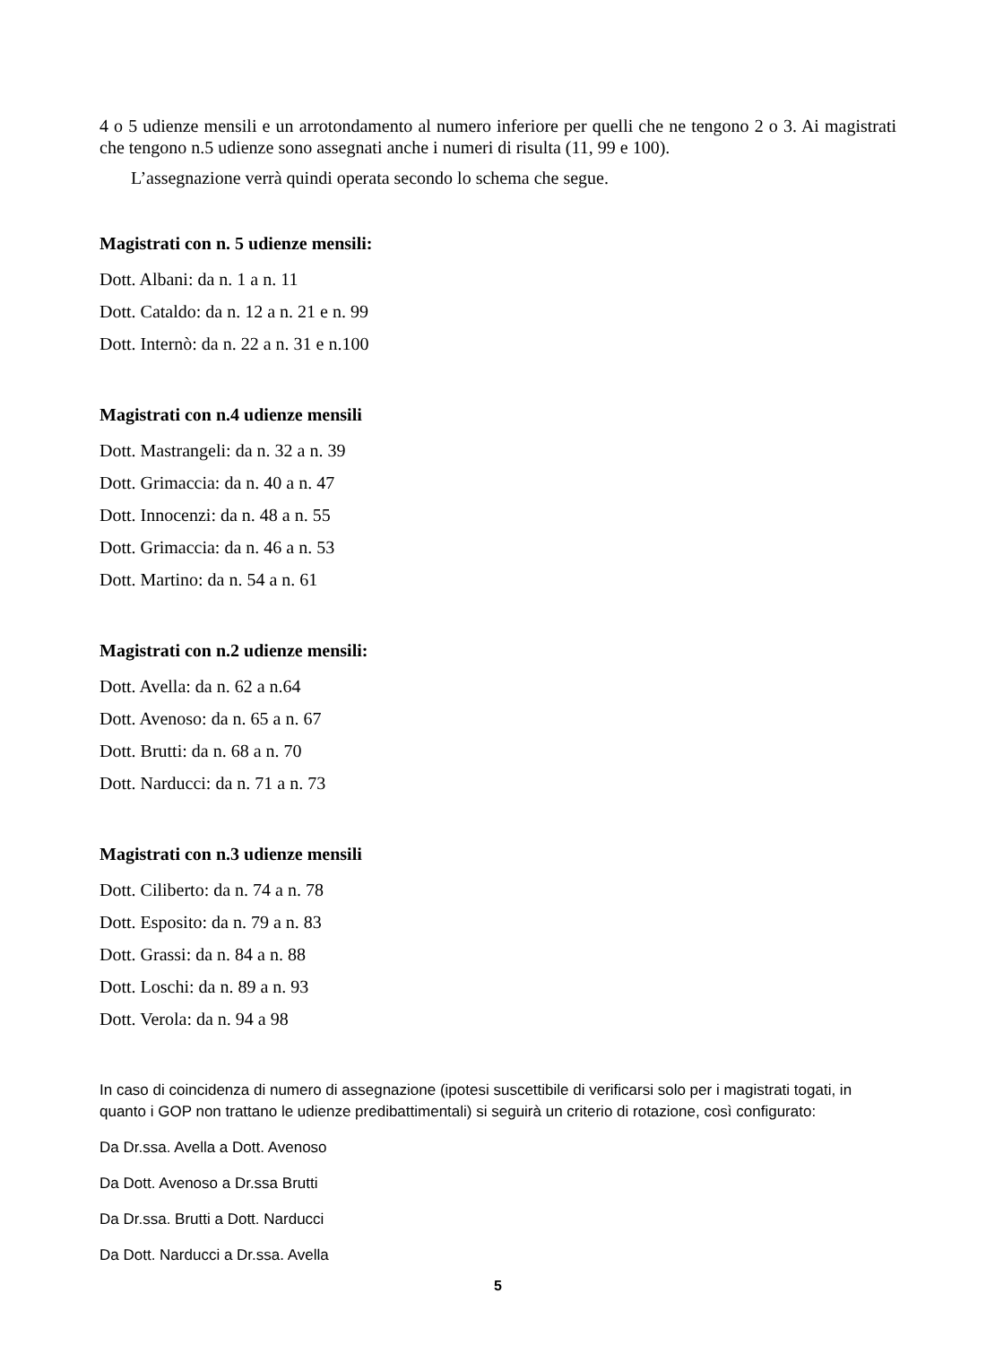4 o 5 udienze mensili e un arrotondamento al numero inferiore per quelli che ne tengono 2 o 3. Ai magistrati che tengono n.5 udienze sono assegnati anche i numeri di risulta (11, 99 e 100).
L’assegnazione verrà quindi operata secondo lo schema che segue.
Magistrati con n. 5 udienze mensili:
Dott. Albani: da n. 1 a n. 11
Dott. Cataldo: da n. 12 a n. 21 e n. 99
Dott. Internò: da n. 22 a n. 31 e n.100
Magistrati con n.4 udienze mensili
Dott. Mastrangeli: da n. 32 a n. 39
Dott. Grimaccia: da n. 40 a n. 47
Dott. Innocenzi: da n. 48 a n. 55
Dott. Grimaccia: da n. 46 a n. 53
Dott. Martino: da n. 54 a n. 61
Magistrati con n.2 udienze mensili:
Dott. Avella: da n. 62 a n.64
Dott. Avenoso: da n. 65 a n. 67
Dott. Brutti: da n. 68 a n. 70
Dott. Narducci: da n. 71 a n. 73
Magistrati con n.3 udienze mensili
Dott. Ciliberto: da n. 74 a n. 78
Dott. Esposito: da n. 79 a n. 83
Dott. Grassi: da n. 84 a n. 88
Dott. Loschi: da n. 89 a n. 93
Dott. Verola: da n. 94 a 98
In caso di coincidenza di numero di assegnazione (ipotesi suscettibile di verificarsi solo per i magistrati togati, in quanto i GOP non trattano le udienze predibattimentali) si seguirà un criterio di rotazione, così configurato:
Da Dr.ssa. Avella a Dott. Avenoso
Da Dott. Avenoso a Dr.ssa Brutti
Da Dr.ssa. Brutti a Dott. Narducci
Da Dott. Narducci a Dr.ssa. Avella
5